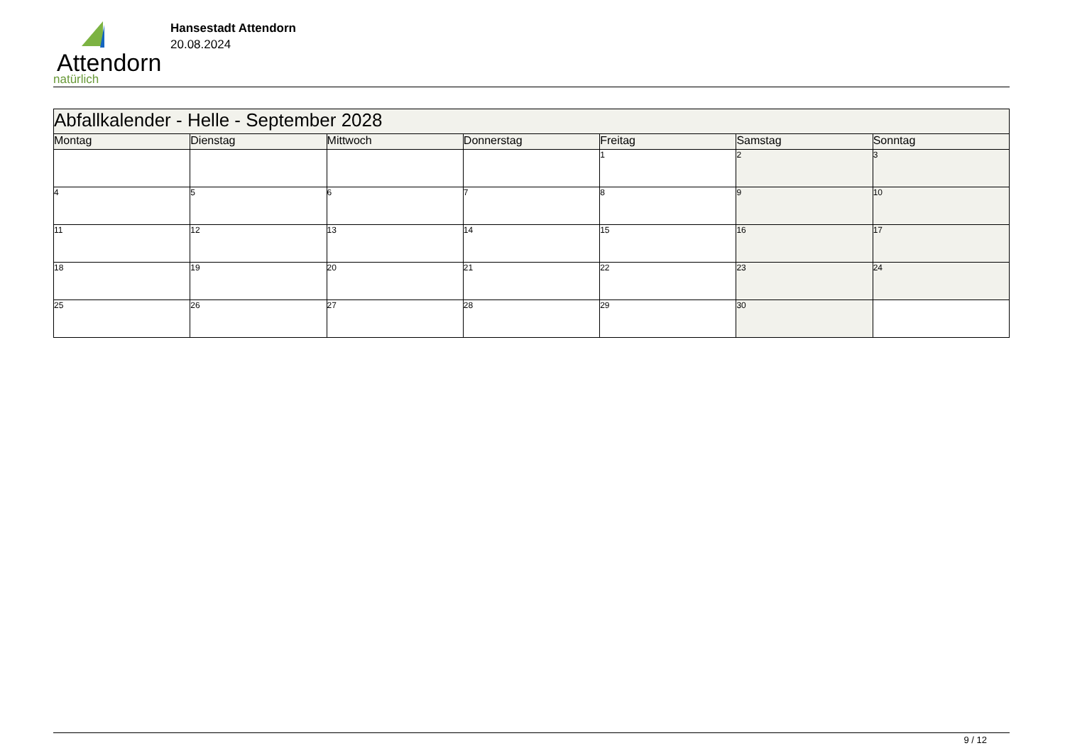Attendorn
natürlich
Hansestadt Attendorn
20.08.2024
| Abfallkalender - Helle - September 2028 | | | | | | |
| --- | --- | --- | --- | --- | --- | --- |
| Montag | Dienstag | Mittwoch | Donnerstag | Freitag | Samstag | Sonntag |
| | | | | 1 | 2 | 3 |
| 4 | 5 | 6 | 7 | 8 | 9 | 10 |
| 11 | 12 | 13 | 14 | 15 | 16 | 17 |
| 18 | 19 | 20 | 21 | 22 | 23 | 24 |
| 25 | 26 | 27 | 28 | 29 | 30 | |
9 / 12